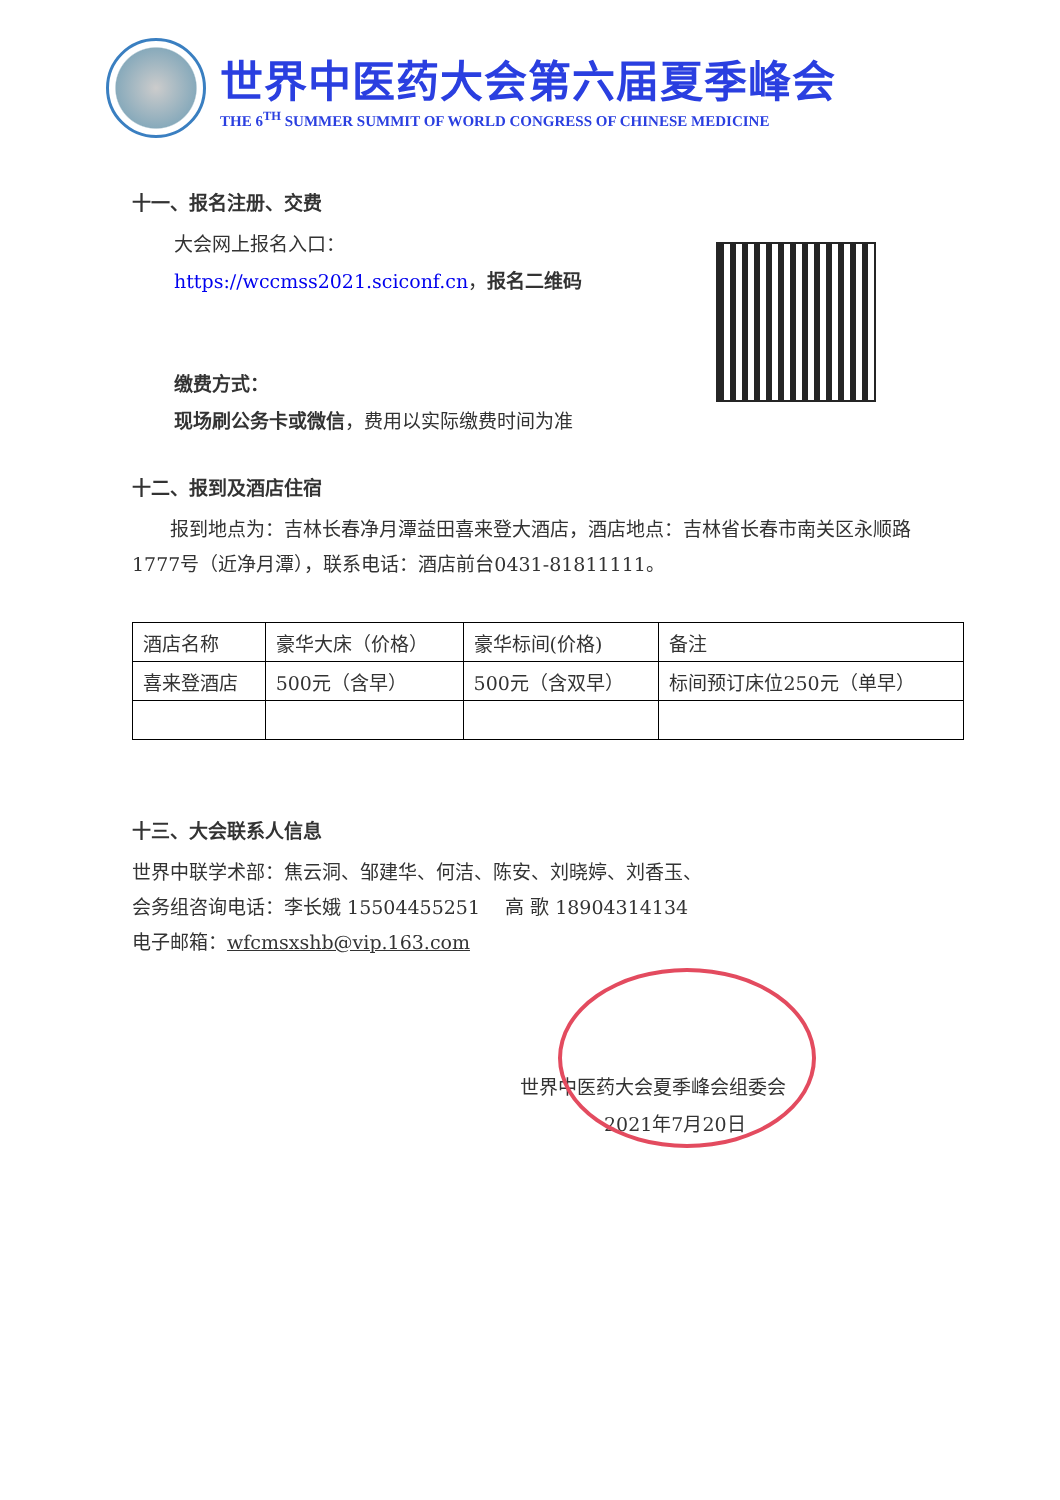世界中医药大会第六届夏季峰会
THE 6<sup>TH</sup> SUMMER SUMMIT OF WORLD CONGRESS OF CHINESE MEDICINE
十一、报名注册、交费
大会网上报名入口：
https://wccmss2021.sciconf.cn，报名二维码
缴费方式：
现场刷公务卡或微信，费用以实际缴费时间为准
十二、报到及酒店住宿
报到地点为：吉林长春净月潭益田喜来登大酒店，酒店地点：吉林省长春市南关区永顺路1777号（近净月潭），联系电话：酒店前台0431-81811111。
| 酒店名称 | 豪华大床（价格） | 豪华标间(价格) | 备注 |
| 喜来登酒店 | 500元（含早） | 500元（含双早） | 标间预订床位250元（单早） |
十三、大会联系人信息
世界中联学术部：焦云洞、邹建华、何洁、陈安、刘晓婷、刘香玉、
会务组咨询电话：李长娥 15504455251　 高 歌 18904314134
电子邮箱：wfcmsxshb@vip.163.com
世界中医药大会夏季峰会组委会
2021年7月20日